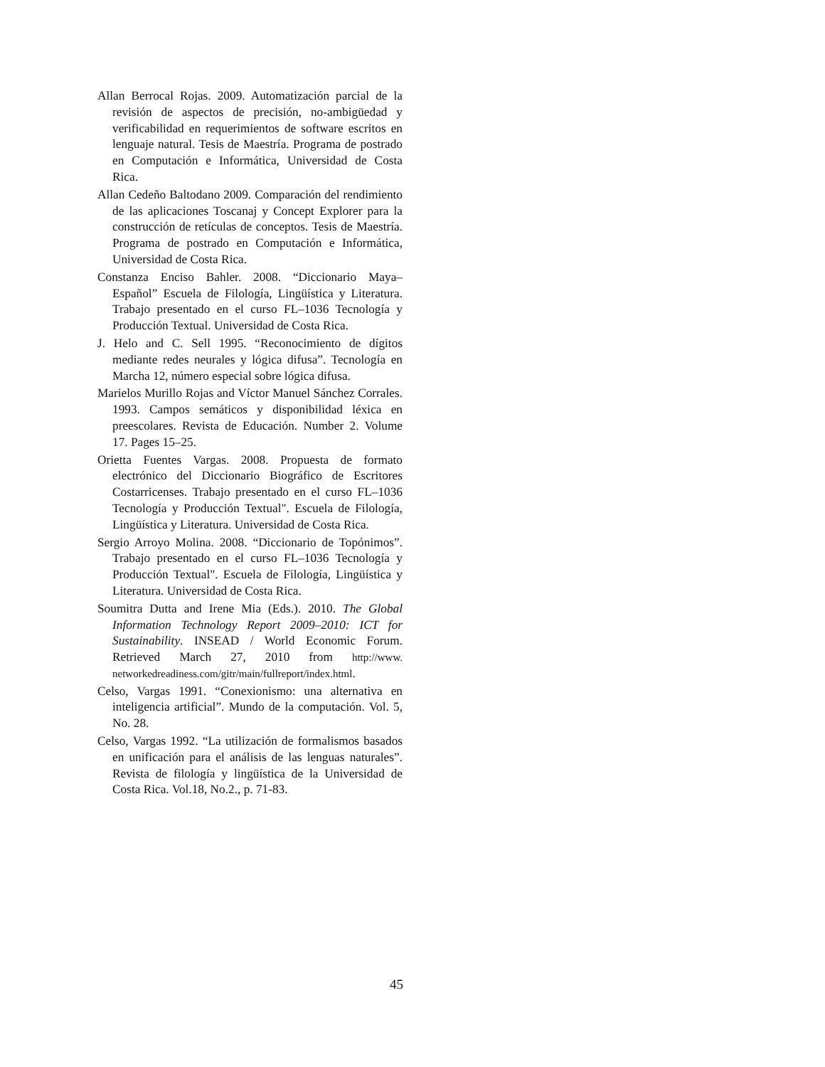Allan Berrocal Rojas. 2009. Automatización parcial de la revisión de aspectos de precisión, no-ambigüedad y verificabilidad en requerimientos de software escritos en lenguaje natural. Tesis de Maestría. Programa de postrado en Computación e Informática, Universidad de Costa Rica.
Allan Cedeño Baltodano 2009. Comparación del rendimiento de las aplicaciones Toscanaj y Concept Explorer para la construcción de retículas de conceptos. Tesis de Maestría. Programa de postrado en Computación e Informática, Universidad de Costa Rica.
Constanza Enciso Bahler. 2008. “Diccionario Maya–Español” Escuela de Filología, Lingüística y Literatura. Trabajo presentado en el curso FL–1036 Tecnología y Producción Textual. Universidad de Costa Rica.
J. Helo and C. Sell 1995. “Reconocimiento de dígitos mediante redes neurales y lógica difusa”. Tecnología en Marcha 12, número especial sobre lógica difusa.
Marielos Murillo Rojas and Víctor Manuel Sánchez Corrales. 1993. Campos semáticos y disponibilidad léxica en preescolares. Revista de Educación. Number 2. Volume 17. Pages 15–25.
Orietta Fuentes Vargas. 2008. Propuesta de formato electrónico del Diccionario Biográfico de Escritores Costarricenses. Trabajo presentado en el curso FL–1036 Tecnología y Producción Textual". Escuela de Filología, Lingüística y Literatura. Universidad de Costa Rica.
Sergio Arroyo Molina. 2008. “Diccionario de Topónimos”. Trabajo presentado en el curso FL–1036 Tecnología y Producción Textual". Escuela de Filología, Lingüística y Literatura. Universidad de Costa Rica.
Soumitra Dutta and Irene Mia (Eds.). 2010. The Global Information Technology Report 2009–2010: ICT for Sustainability. INSEAD / World Economic Forum. Retrieved March 27, 2010 from http://www. networkedreadiness.com/gitr/main/fullreport/index.html.
Celso, Vargas 1991. “Conexionismo: una alternativa en inteligencia artificial”. Mundo de la computación. Vol. 5, No. 28.
Celso, Vargas 1992. “La utilización de formalismos basados en unificación para el análisis de las lenguas naturales”. Revista de filología y lingüística de la Universidad de Costa Rica. Vol.18, No.2., p. 71-83.
45